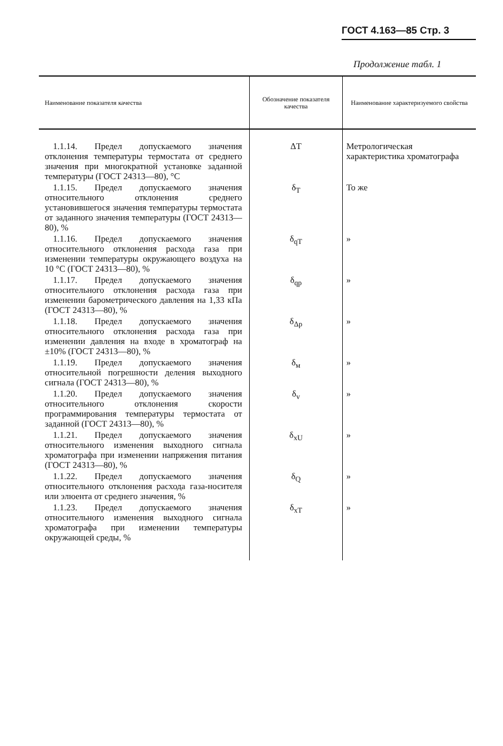ГОСТ 4.163—85 Стр. 3
Продолжение табл. 1
| Наименование показателя качества | Обозначение показателя качества | Наименование характеризуемого свойства |
| --- | --- | --- |
| 1.1.14. Предел допускаемого значения отклонения температуры термостата от среднего значения при многократной установке заданной температуры (ГОСТ 24313—80), °С | ΔT | Метрологическая характеристика хроматографа |
| 1.1.15. Предел допускаемого значения относительного отклонения среднего установившегося значения температуры термостата от заданного значения температуры (ГОСТ 24313—80), % | δ<sub>T</sub> | То же |
| 1.1.16. Предел допускаемого значения относительного отклонения расхода газа при изменении температуры окружающего воздуха на 10 °С (ГОСТ 24313—80), % | δ<sub>qT</sub> | » |
| 1.1.17. Предел допускаемого значения относительного отклонения расхода газа при изменении барометрического давления на 1,33 кПа (ГОСТ 24313—80), % | δ<sub>qp</sub> | » |
| 1.1.18. Предел допускаемого значения относительного отклонения расхода газа при изменении давления на входе в хроматограф на ±10% (ГОСТ 24313—80), % | δ<sub>Δp</sub> | » |
| 1.1.19. Предел допускаемого значения относительной погрешности деления выходного сигнала (ГОСТ 24313—80), % | δ<sub>м</sub> | » |
| 1.1.20. Предел допускаемого значения относительного отклонения скорости программирования температуры термостата от заданной (ГОСТ 24313—80), % | δ<sub>v</sub> | » |
| 1.1.21. Предел допускаемого значения относительного изменения выходного сигнала хроматографа при изменении напряжения питания (ГОСТ 24313—80), % | δ<sub>xU</sub> | » |
| 1.1.22. Предел допускаемого значения относительного отклонения расхода газа-носителя или элюента от среднего значения, % | δ<sub>Q</sub> | » |
| 1.1.23. Предел допускаемого значения относительного изменения выходного сигнала хроматографа при изменении температуры окружающей среды, % | δ<sub>xT</sub> | » |